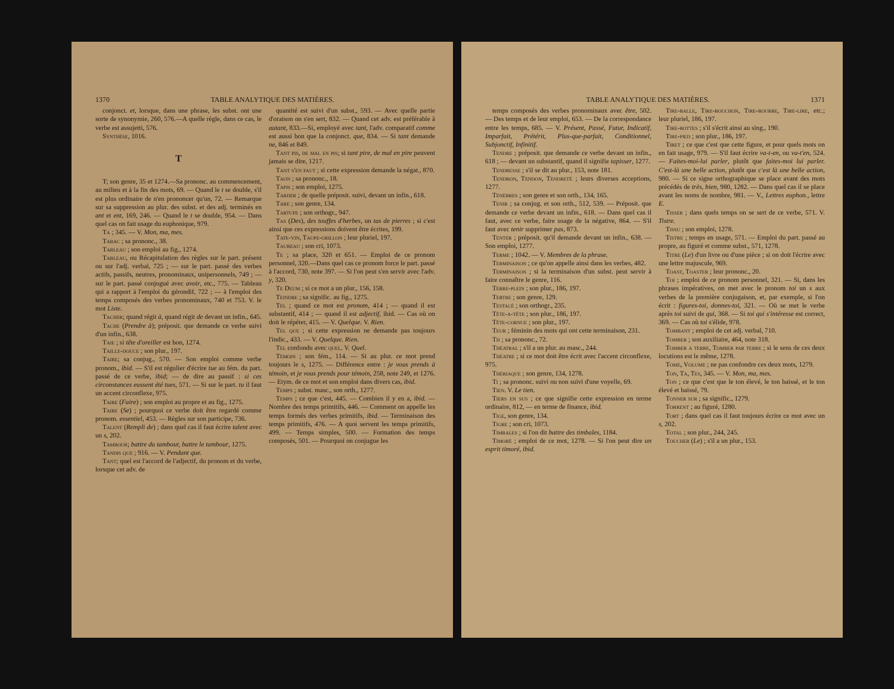1370 TABLE ANALYTIQUE DES MATIÈRES.
conjonct. et, lorsque, dans une phrase, les subst. ont une sorte de synonymie, 260, 576.—A quelle règle, dans ce cas, le verbe est assujetti, 576.
Synthèse, 1016.
T
T; son genre, 35 et 1274.—Sa prononc. au commencement, au milieu et à la fin des mots, 69. — Quand le t se double, s'il est plus ordinaire de n'en prononcer qu'un, 72. — Remarque sur sa suppression au plur. des subst. et des adj. terminés en ant et ent, 169, 246. — Quand le t se double, 954. — Dans quel cas on fait usage du euphonique, 979.
Ta ; 345. — V. Mon, ma, mes.
Tabac ; sa prononc., 38.
Tableau ; son emploi au fig., 1274.
Tableau, ou Récapitulation des règles sur le part. présent ou sur l'adj. verbal, 725 ; — sur le part. passé des verbes actifs, passifs, neutres, pronominaux, unipersonnels, 749 ; — sur le part. passé conjugué avec avoir, etc., 775. — Tableau qui a rapport à l'emploi du gérondif, 722 ; — à l'emploi des temps composés des verbes pronominaux, 740 et 753. V. le mot Liste.
Tacher; quand régit à, quand régit de devant un infin., 645.
Tache (Prendre à); préposit. que demande ce verbe suivi d'un infin., 638.
Taie ; si tête d'oreiller est bon, 1274.
Taille-douce ; son plur., 197.
Taire; sa conjug., 570. — Son emploi comme verbe pronom., ibid. — S'il est régulier d'écrire tue au fém. du part. passé de ce verbe, ibid; — de dire au passif : si ces circonstances eussent été tues, 571. — Si sur le part. tu il faut un accent circonflexe, 975.
Taire (Faire) ; son emploi au propre et au fig., 1275.
Taire (Se) ; pourquoi ce verbe doit être regardé comme pronom. essentiel, 453. — Règles sur son participe, 736.
Talent (Rempli de) ; dans quel cas il faut écrire talent avec un s, 202.
Tambour; battre du tambour, battre le tambour, 1275.
Tandis que ; 916. — V. Pendant que.
Tant; quel est l'accord de l'adjectif, du pronom et du verbe, lorsque cet adv. de
quantité est suivi d'un subst., 593. — Avec quelle partie d'oraison on s'en sert, 832. — Quand cet adv. est préférable à autant, 833.—Si, employé avec tant, l'adv. comparatif comme est aussi bon que la conjonct. que, 834. — Si tant demande ne, 846 et 849.
Tant pis, de mal en pis; si tant pire, de mal en pire peuvent jamais se dire, 1217.
Tant s'en faut ; si cette expression demande la négat., 870.
Taon ; sa prononc., 18.
Tapis ; son emploi, 1275.
Tarder ; de quelle préposit. suivi, devant un infin., 618.
Tare ; son genre, 134.
Tartufe ; son orthogr., 947.
Tas (Des), des touffes d'herbes, un tas de pierres ; si c'est ainsi que ces expressions doivent être écrites, 199.
Tate-vin, Taupe-grillon ; leur pluriel, 197.
Taureau ; son cri, 1073.
Te ; sa place, 320 et 651. — Emploi de ce pronom personnel, 320.—Dans quel cas ce pronom force le part. passé à l'accord, 730, note 397. — Si l'on peut s'en servir avec l'adv. y, 320.
Te Deum ; si ce mot a un plur., 156, 158.
Teindre ; sa signific. au fig., 1275.
Tel ; quand ce mot est pronom, 414 ; — quand il est substantif, 414 ; — quand il est adjectif, ibid. — Cas où on doit le répéter, 415. — V. Quelque. V. Rien.
Tel que ; si cette expression ne demande pas toujours l'indic., 433. — V. Quelque. Rien.
Tel confondu avec quel. V. Quel.
Témoin ; son fém., 114. — Si au plur. ce mot prend toujours le s, 1275. — Différence entre : je vous prends à témoin, et je vous prends pour témoin, 258, note 249, et 1276. — Etym. de ce mot et son emploi dans divers cas, ibid.
Temps ; subst. masc., son orth., 1277.
Temps ; ce que c'est, 445. — Combien il y en a, ibid. — Nombre des temps primitifs, 446. — Comment on appelle les temps formés des verbes primitifs, ibid. — Terminaison des temps primitifs, 476. — A quoi servent les temps primitifs, 499. — Temps simples, 500. — Formation des temps composés, 501. — Pourquoi on conjugue les
TABLE ANALYTIQUE DES MATIÈRES. 1371
temps composés des verbes pronominaux avec être, 502. — Des temps et de leur emploi, 653. — De la correspondance entre les temps, 685. — V. Présent, Passé, Futur, Indicatif, Imparfait, Prétérit, Plus-que-parfait, Conditionnel, Subjonctif, Infinitif.
Tendre ; préposit. que demande ce verbe devant un infin., 618 ; — devant un substantif, quand il signifie tapisser, 1277.
Tendresse ; s'il se dit au plur., 153, note 181.
Tendron, Tendon, Tendreté ; leurs diverses acceptions, 1277.
Ténèbres ; son genre et son orth., 134, 165.
Tenir ; sa conjug. et son orth., 512, 539. — Préposit. que demande ce verbe devant un infin., 618. — Dans quel cas il faut, avec ce verbe, faire usage de la négative, 864. — S'il faut avec tenir supprimer pas, 873.
Tenter ; préposit. qu'il demande devant un infin., 638. — Son emploi, 1277.
Terme ; 1042. — V. Membres de la phrase.
Terminaison ; ce qu'on appelle ainsi dans les verbes, 482.
Terminaison ; si la terminaison d'un subst. peut servir à faire connaître le genre, 116.
Terre-plein ; son plur., 186, 197.
Tertre ; son genre, 129.
Testacé ; son orthogr., 235.
Tête-a-tête ; son plur., 186, 197.
Tête-cornue ; son plur., 197.
Teur ; féminin des mots qui ont cette terminaison, 231.
Th ; sa prononc., 72.
Théatral ; s'il a un plur. au masc., 244.
Théatre ; si ce mot doit être écrit avec l'accent circonflexe, 975.
Thériaque ; son genre, 134, 1278.
Ti ; sa prononc. suivi ou non suivi d'une voyelle, 69.
Tien. V. Le tien.
Tiers en sus ; ce que signifie cette expression en terme ordinaire, 812, — en terme de finance, ibid.
Tige, son genre, 134.
Tigre ; son cri, 1073.
Timbales ; si l'on dit battre des timbales, 1184.
Timoré ; emploi de ce mot, 1278. — Si l'on peut dire un esprit timoré, ibid.
Tire-balle, Tire-bouchon, Tire-bourre, Tire-lire, etc.; leur pluriel, 186, 197.
Tire-bottes ; s'il s'écrit ainsi au sing., 190.
Tire-pied ; son plur., 186, 197.
Tiret ; ce que c'est que cette figure, et pour quels mots on en fait usage, 979. — S'il faut écrire va-t-en, ou va-t'en, 524. — Faites-moi-lui parler, plutôt que faites-moi lui parler. C'est-là une belle action, plutôt que c'est là une belle action, 980. — Si ce signe orthographique se place avant des mots précédés de très, bien, 980, 1282. — Dans quel cas il se place avant les noms de nombre, 981. — V., Lettres euphon., lettre E.
Tisser ; dans quels temps on se sert de ce verbe, 571. V. Tistre.
Tissu ; son emploi, 1278.
Tistre ; temps en usage, 571. — Emploi du part. passé au propre, au figuré et comme subst., 571, 1278.
Titre (Le) d'un livre ou d'une pièce ; si on doit l'écrire avec une lettre majuscule, 969.
Toast, Toaster ; leur prononc., 20.
Toi ; emploi de ce pronom personnel, 321. — Si, dans les phrases impératives, on met avec le pronom toi un s aux verbes de la première conjugaison, et, par exemple, si l'on écrit : figures-toi, donnes-toi, 321. — Où se met le verbe après toi suivi de qui, 368. — Si toi qui s'intéresse est correct, 369. — Cas où toi s'élide, 978.
Tombant ; emploi de cet adj. verbal, 710.
Tomber ; son auxiliaire, 464, note 318.
Tomber a terre, Tomber par terre ; si le sens de ces deux locutions est le même, 1278.
Tome, Volume ; ne pas confondre ces deux mots, 1279.
Ton, Ta, Tes, 345. — V. Mon, ma, mes.
Ton ; ce que c'est que le ton élevé, le ton baissé, et le ton élevé et baissé, 79.
Tonner sur ; sa signific., 1279.
Torrent ; au figuré, 1280.
Tort ; dans quel cas il faut toujours écrire ce mot avec un s, 202.
Total ; son plur., 244, 245.
Toucher (Le) ; s'il a un plur., 153.